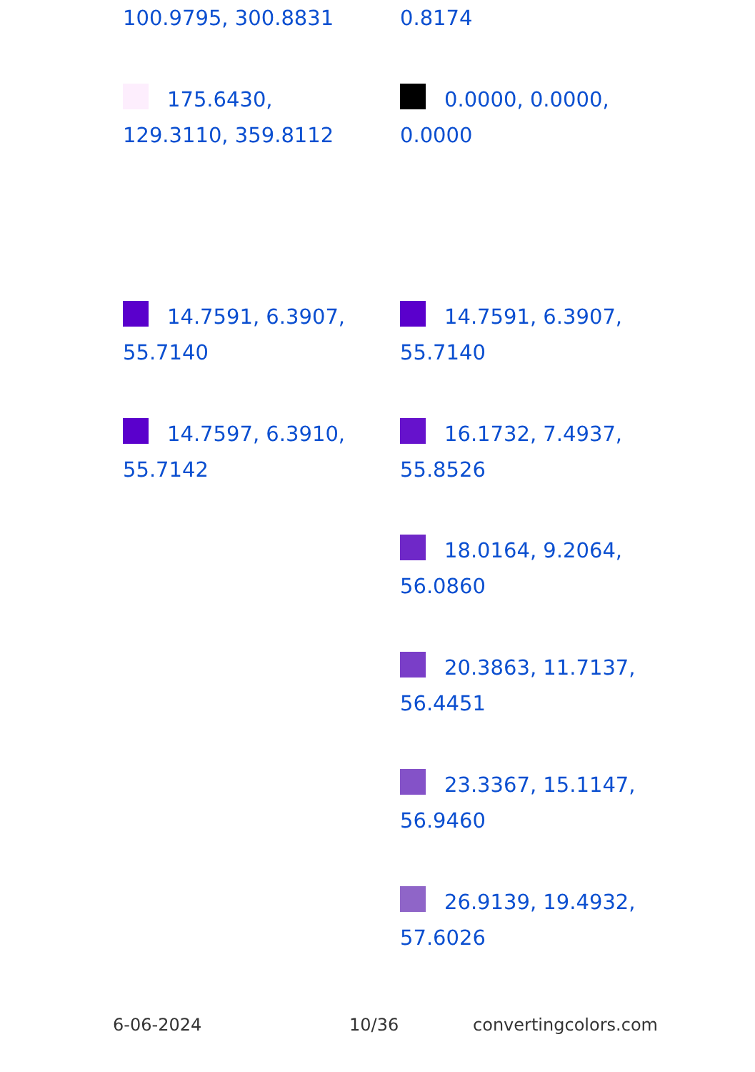100.9795, 300.8831 0.8174
175.6430, 129.3110, 359.8112
0.0000, 0.0000, 0.0000
14.7591, 6.3907, 55.7140
14.7591, 6.3907, 55.7140
14.7597, 6.3910, 55.7142
16.1732, 7.4937, 55.8526
18.0164, 9.2064, 56.0860
20.3863, 11.7137, 56.4451
23.3367, 15.1147, 56.9460
26.9139, 19.4932, 57.6026
6-06-2024 10/36 convertingcolors.com